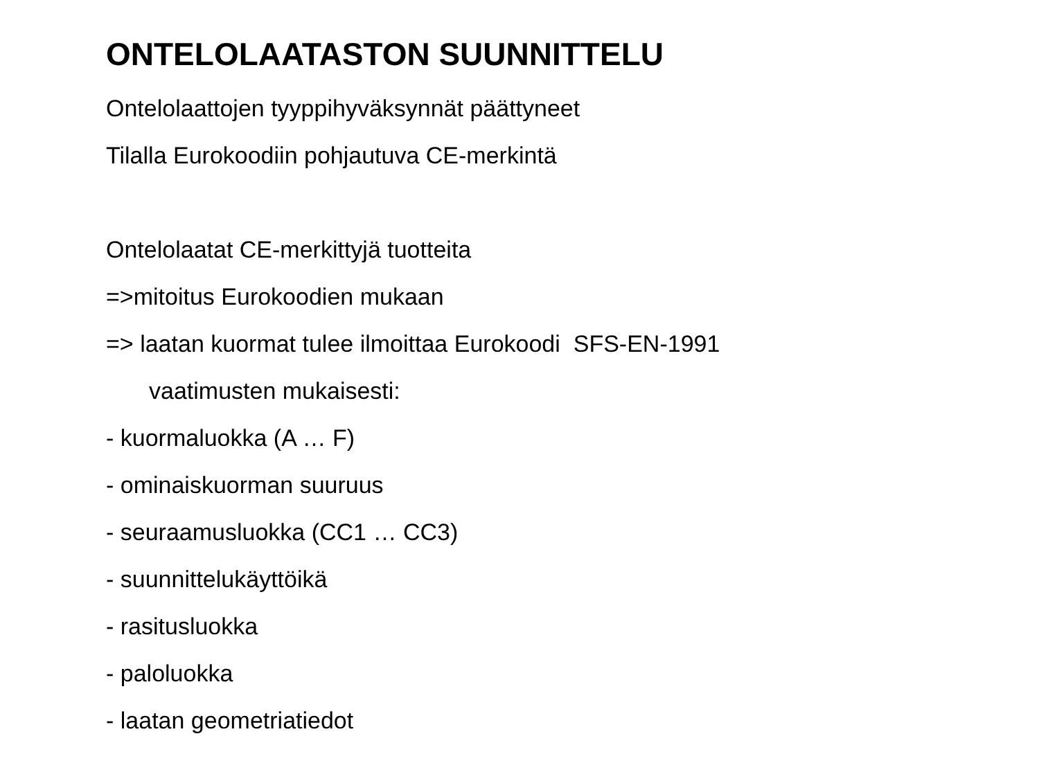ONTELOLAATASTON SUUNNITTELU
Ontelolaattojen tyyppihyväksynnät päättyneet
Tilalla Eurokoodiin pohjautuva CE-merkintä
Ontelolaatat CE-merkittyjä tuotteita
=>mitoitus Eurokoodien mukaan
=> laatan kuormat tulee ilmoittaa Eurokoodi SFS-EN-1991
vaatimusten mukaisesti:
- kuormaluokka (A … F)
- ominaiskuorman suuruus
- seuraamusluokka (CC1 … CC3)
- suunnittelukäyttöikä
- rasitusluokka
- paloluokka
- laatan geometriatiedot